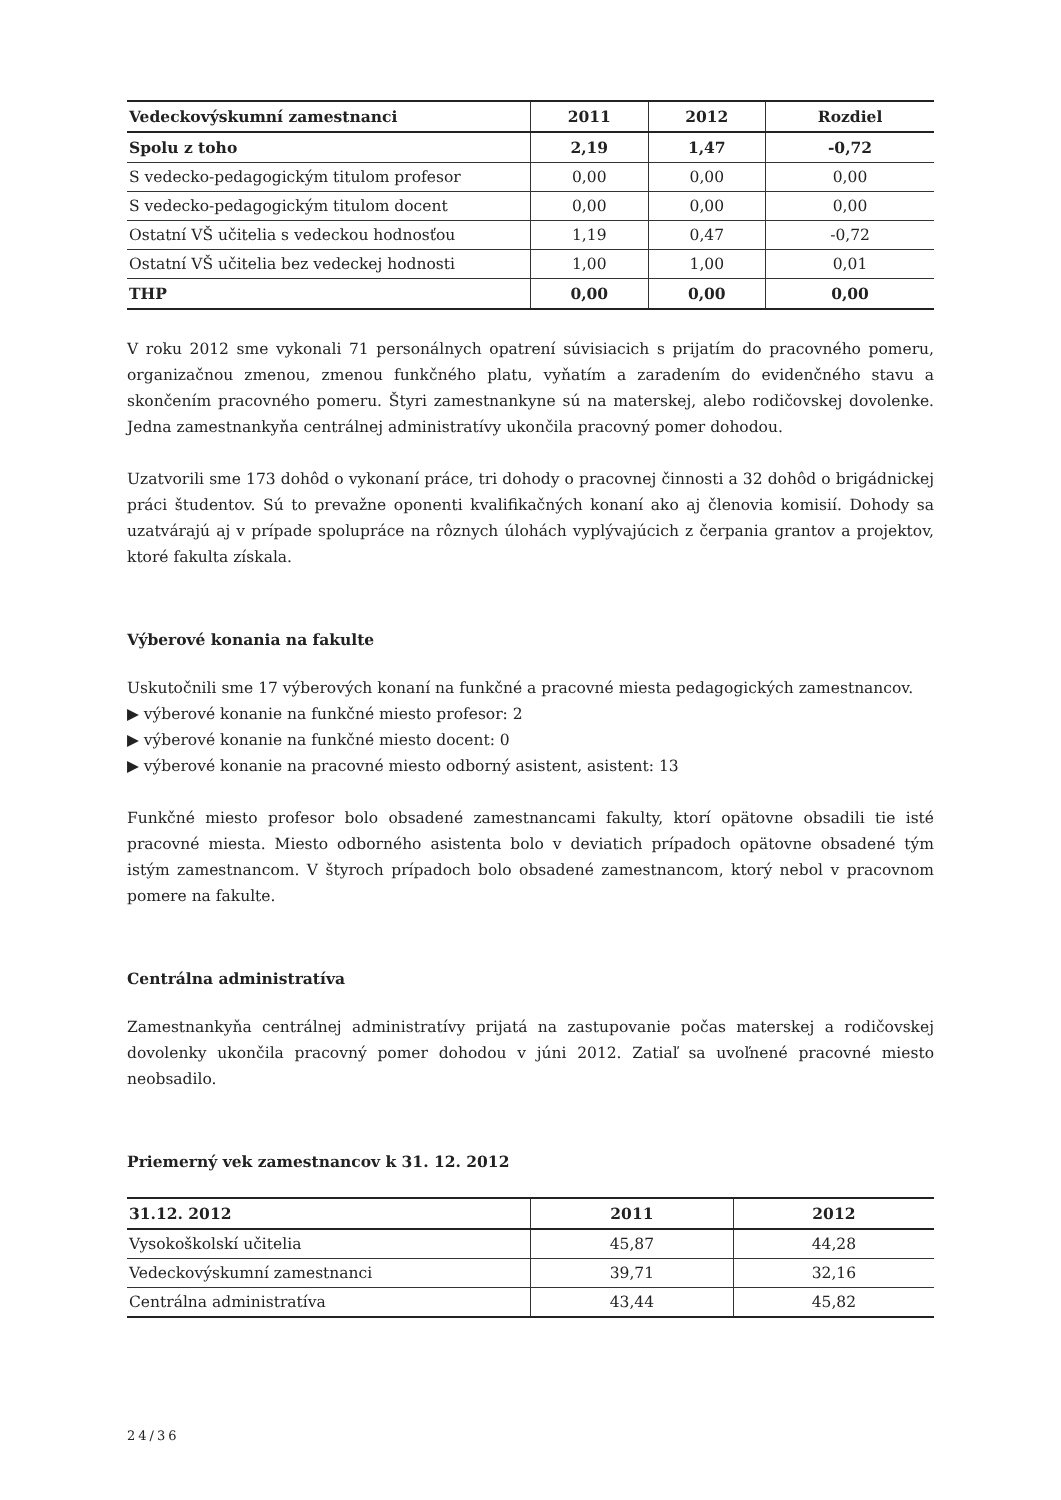| Vedeckovýskumní zamestnanci | 2011 | 2012 | Rozdiel |
| --- | --- | --- | --- |
| Spolu z toho | 2,19 | 1,47 | -0,72 |
| S vedecko-pedagogickým titulom profesor | 0,00 | 0,00 | 0,00 |
| S vedecko-pedagogickým titulom docent | 0,00 | 0,00 | 0,00 |
| Ostatní VŠ učitelia s vedeckou hodnosťou | 1,19 | 0,47 | -0,72 |
| Ostatní VŠ učitelia bez vedeckej hodnosti | 1,00 | 1,00 | 0,01 |
| THP | 0,00 | 0,00 | 0,00 |
V roku 2012 sme vykonali 71 personálnych opatrení súvisiacich s prijatím do pracovného pomeru, organizačnou zmenou, zmenou funkčného platu, vyňatím a zaradením do evidenčného stavu a skončením pracovného pomeru. Štyri zamestnankyne sú na materskej, alebo rodičovskej dovolenke. Jedna zamestnankyňa centrálnej administratívy ukončila pracovný pomer dohodou.
Uzatvorili sme 173 dohôd o vykonaní práce, tri dohody o pracovnej činnosti a 32 dohôd o brigádnickej práci študentov. Sú to prevažne oponenti kvalifikačných konaní ako aj členovia komisií. Dohody sa uzatvárajú aj v prípade spolupráce na rôznych úlohách vyplývajúcich z čerpania grantov a projektov, ktoré fakulta získala.
Výberové konania na fakulte
Uskutočnili sme 17 výberových konaní na funkčné a pracovné miesta pedagogických zamestnancov.
▶ výberové konanie na funkčné miesto profesor: 2
▶ výberové konanie na funkčné miesto docent: 0
▶ výberové konanie na pracovné miesto odborný asistent, asistent: 13
Funkčné miesto profesor bolo obsadené zamestnancami fakulty, ktorí opätovne obsadili tie isté pracovné miesta. Miesto odborného asistenta bolo v deviatich prípadoch opätovne obsadené tým istým zamestnancom. V štyroch prípadoch bolo obsadené zamestnancom, ktorý nebol v pracovnom pomere na fakulte.
Centrálna administratíva
Zamestnankyňa centrálnej administratívy prijatá na zastupovanie počas materskej a rodičovskej dovolenky ukončila pracovný pomer dohodou v júni 2012. Zatiaľ sa uvoľnené pracovné miesto neobsadilo.
Priemerný vek zamestnancov k 31. 12. 2012
| 31.12. 2012 | 2011 | 2012 |
| --- | --- | --- |
| Vysokoškolskí učitelia | 45,87 | 44,28 |
| Vedeckovýskumní zamestnanci | 39,71 | 32,16 |
| Centrálna administratíva | 43,44 | 45,82 |
24/36